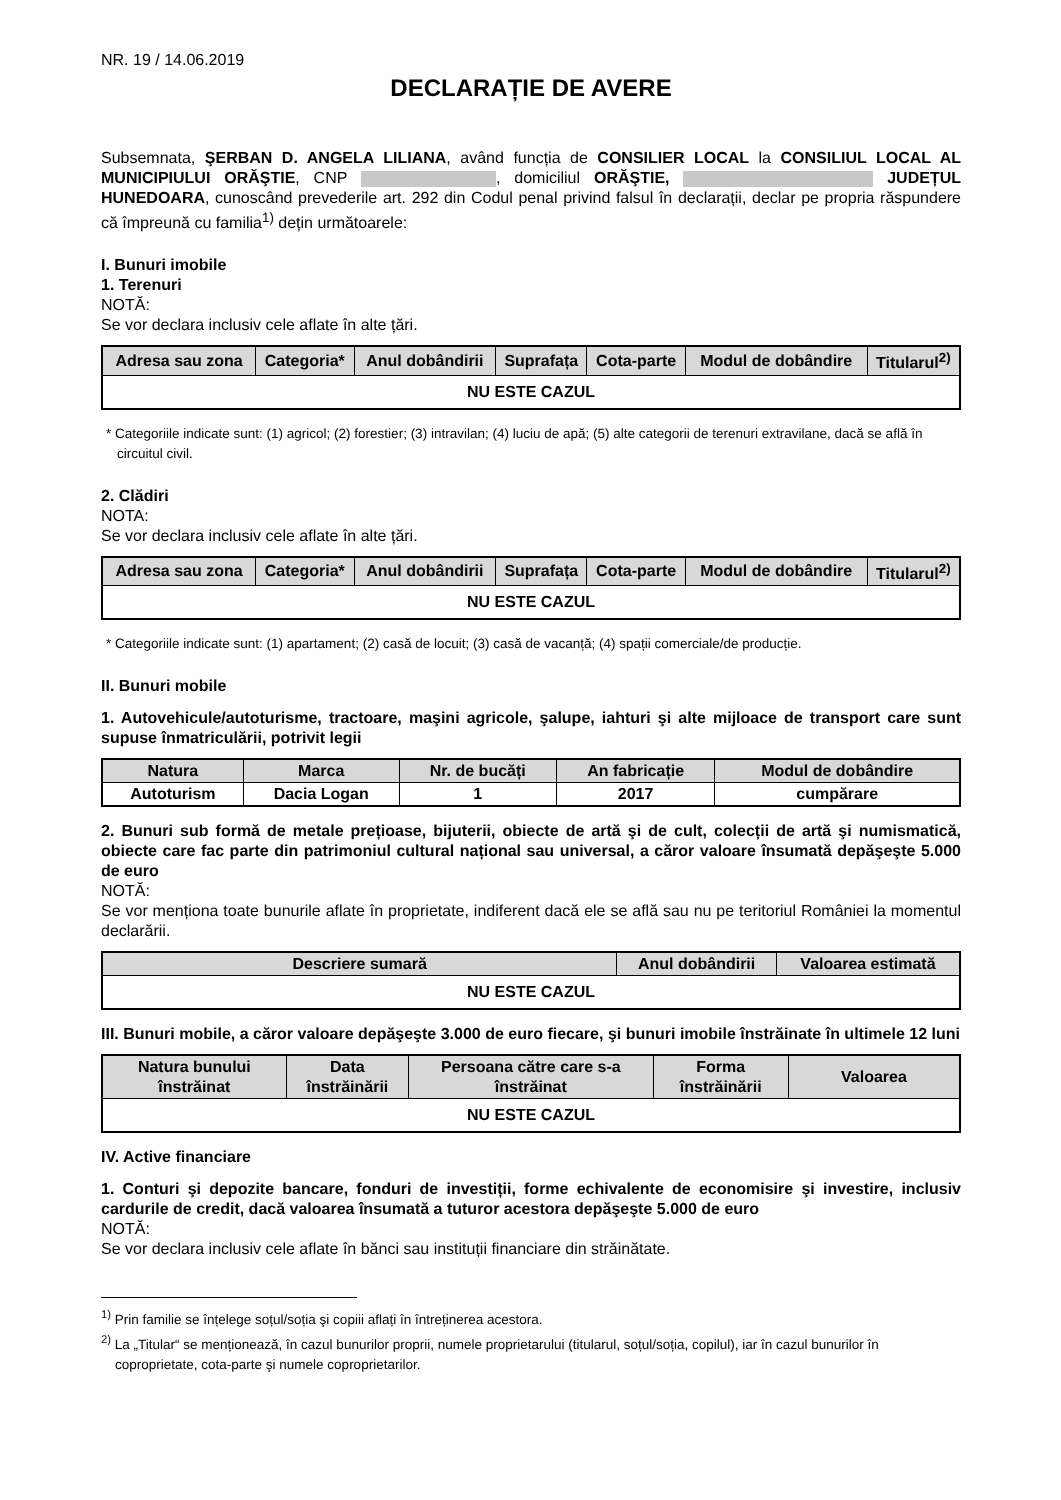NR. 19 / 14.06.2019
DECLARAȚIE DE AVERE
Subsemnata, ŞERBAN D. ANGELA LILIANA, având funcția de CONSILIER LOCAL la CONSILIUL LOCAL AL MUNICIPIULUI ORĂŞTIE, CNP , domiciliul ORĂŞTIE, JUDEȚUL HUNEDOARA, cunoscând prevederile art. 292 din Codul penal privind falsul în declarații, declar pe propria răspundere că împreună cu familia<sup>1)</sup> dețin următoarele:
I. Bunuri imobile
1. Terenuri
NOTĂ:
Se vor declara inclusiv cele aflate în alte țări.
| Adresa sau zona | Categoria* | Anul dobândirii | Suprafața | Cota-parte | Modul de dobândire | Titularul<sup>2)</sup> |
| --- | --- | --- | --- | --- | --- | --- |
| NU ESTE CAZUL | | | | | | |
* Categoriile indicate sunt: (1) agricol; (2) forestier; (3) intravilan; (4) luciu de apă; (5) alte categorii de terenuri extravilane, dacă se află în circuitul civil.
2. Clădiri
NOTA:
Se vor declara inclusiv cele aflate în alte țări.
| Adresa sau zona | Categoria* | Anul dobândirii | Suprafața | Cota-parte | Modul de dobândire | Titularul<sup>2)</sup> |
| --- | --- | --- | --- | --- | --- | --- |
| NU ESTE CAZUL | | | | | | |
* Categoriile indicate sunt: (1) apartament; (2) casă de locuit; (3) casă de vacanță; (4) spații comerciale/de producție.
II. Bunuri mobile
1. Autovehicule/autoturisme, tractoare, maşini agricole, şalupe, iahturi şi alte mijloace de transport care sunt supuse înmatriculării, potrivit legii
| Natura | Marca | Nr. de bucăți | An fabricație | Modul de dobândire |
| --- | --- | --- | --- | --- |
| Autoturism | Dacia Logan | 1 | 2017 | cumpărare |
2. Bunuri sub formă de metale prețioase, bijuterii, obiecte de artă şi de cult, colecții de artă şi numismatică, obiecte care fac parte din patrimoniul cultural național sau universal, a căror valoare însumată depăşeşte 5.000 de euro
NOTĂ:
Se vor menționa toate bunurile aflate în proprietate, indiferent dacă ele se află sau nu pe teritoriul României la momentul declarării.
| Descriere sumară | Anul dobândirii | Valoarea estimată |
| --- | --- | --- |
| NU ESTE CAZUL | | |
III. Bunuri mobile, a căror valoare depăşeşte 3.000 de euro fiecare, şi bunuri imobile înstrăinate în ultimele 12 luni
| Natura bunului înstrăinat | Data înstrăinării | Persoana către care s-a înstrăinat | Forma înstrăinării | Valoarea |
| --- | --- | --- | --- | --- |
| NU ESTE CAZUL | | | | |
IV. Active financiare
1. Conturi şi depozite bancare, fonduri de investiții, forme echivalente de economisire şi investire, inclusiv cardurile de credit, dacă valoarea însumată a tuturor acestora depăşeşte 5.000 de euro
NOTĂ:
Se vor declara inclusiv cele aflate în bănci sau instituții financiare din străinătate.
<sup>1)</sup> Prin familie se înțelege soțul/soția şi copiii aflați în întreținerea acestora.
<sup>2)</sup> La „Titular“ se menționează, în cazul bunurilor proprii, numele proprietarului (titularul, soțul/soția, copilul), iar în cazul bunurilor în coproprietate, cota-parte şi numele coproprietarilor.